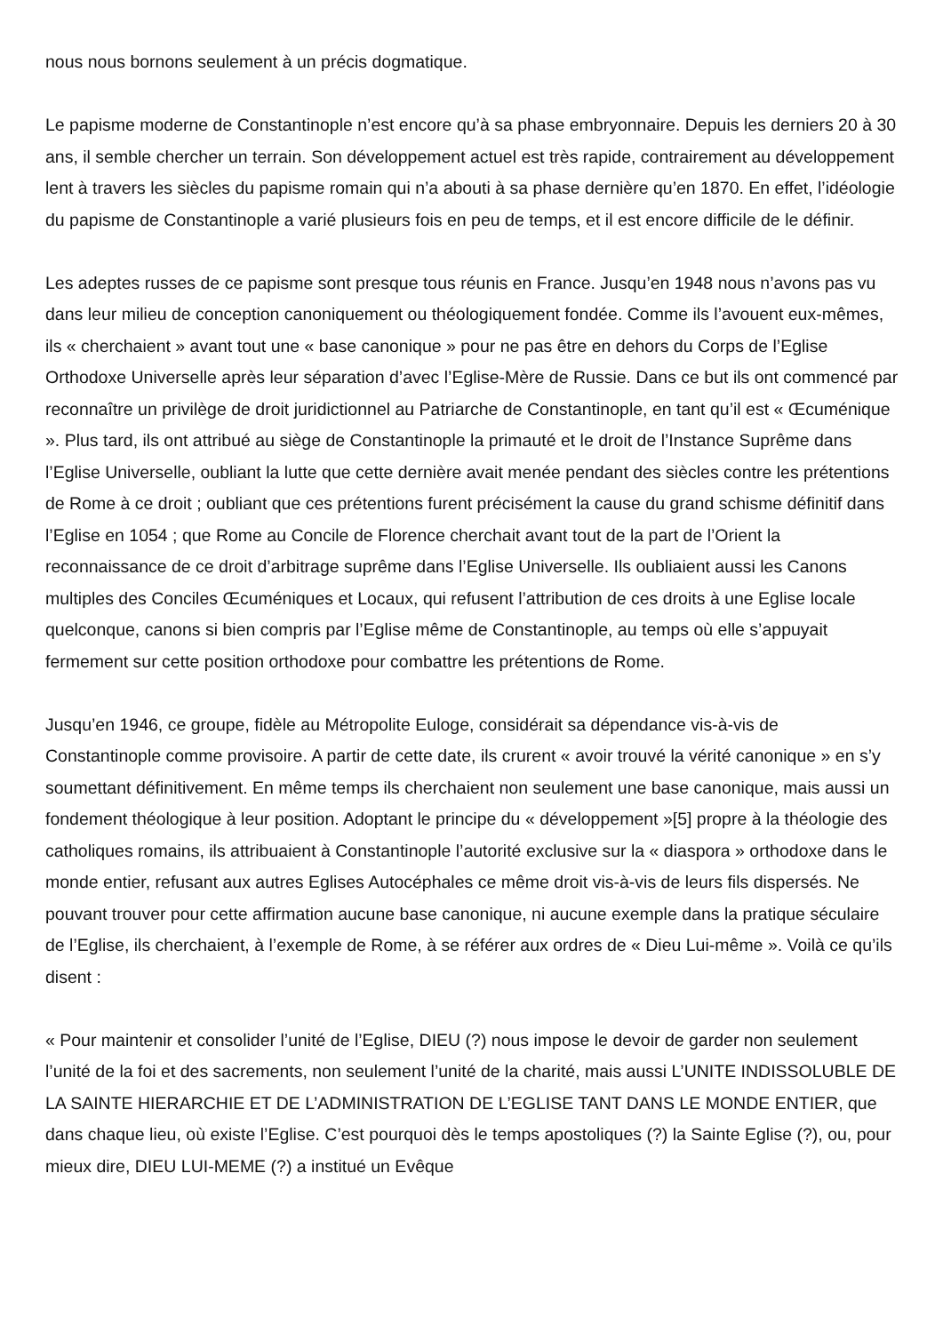nous nous bornons seulement à un précis dogmatique.
Le papisme moderne de Constantinople n’est encore qu’à sa phase embryonnaire. Depuis les derniers 20 à 30 ans, il semble chercher un terrain. Son développement actuel est très rapide, contrairement au développement lent à travers les siècles du papisme romain qui n’a abouti à sa phase dernière qu’en 1870. En effet, l’idéologie du papisme de Constantinople a varié plusieurs fois en peu de temps, et il est encore difficile de le définir.
Les adeptes russes de ce papisme sont presque tous réunis en France. Jusqu’en 1948 nous n’avons pas vu dans leur milieu de conception canoniquement ou théologiquement fondée. Comme ils l’avouent eux-mêmes, ils « cherchaient » avant tout une « base canonique » pour ne pas être en dehors du Corps de l’Eglise Orthodoxe Universelle après leur séparation d’avec l’Eglise-Mère de Russie. Dans ce but ils ont commencé par reconnaître un privilège de droit juridictionnel au Patriarche de Constantinople, en tant qu’il est « Œcuménique ». Plus tard, ils ont attribué au siège de Constantinople la primauté et le droit de l’Instance Suprême dans l’Eglise Universelle, oubliant la lutte que cette dernière avait menée pendant des siècles contre les prétentions de Rome à ce droit ; oubliant que ces prétentions furent précisément la cause du grand schisme définitif dans l’Eglise en 1054 ; que Rome au Concile de Florence cherchait avant tout de la part de l’Orient la reconnaissance de ce droit d’arbitrage suprême dans l’Eglise Universelle. Ils oubliaient aussi les Canons multiples des Conciles Œcuméniques et Locaux, qui refusent l’attribution de ces droits à une Eglise locale quelconque, canons si bien compris par l’Eglise même de Constantinople, au temps où elle s’appuyait fermement sur cette position orthodoxe pour combattre les prétentions de Rome.
Jusqu’en 1946, ce groupe, fidèle au Métropolite Euloge, considérait sa dépendance vis-à-vis de Constantinople comme provisoire. A partir de cette date, ils crurent « avoir trouvé la vérité canonique » en s’y soumettant définitivement. En même temps ils cherchaient non seulement une base canonique, mais aussi un fondement théologique à leur position. Adoptant le principe du « développement »[5] propre à la théologie des catholiques romains, ils attribuaient à Constantinople l’autorité exclusive sur la « diaspora » orthodoxe dans le monde entier, refusant aux autres Eglises Autocéphales ce même droit vis-à-vis de leurs fils dispersés. Ne pouvant trouver pour cette affirmation aucune base canonique, ni aucune exemple dans la pratique séculaire de l’Eglise, ils cherchaient, à l’exemple de Rome, à se référer aux ordres de « Dieu Lui-même ». Voilà ce qu’ils disent :
« Pour maintenir et consolider l’unité de l’Eglise, DIEU (?) nous impose le devoir de garder non seulement l’unité de la foi et des sacrements, non seulement l’unité de la charité, mais aussi L’UNITE INDISSOLUBLE DE LA SAINTE HIERARCHIE ET DE L’ADMINISTRATION DE L’EGLISE TANT DANS LE MONDE ENTIER, que dans chaque lieu, où existe l’Eglise. C’est pourquoi dès le temps apostoliques (?) la Sainte Eglise (?), ou, pour mieux dire, DIEU LUI-MEME (?) a institué un Evêque